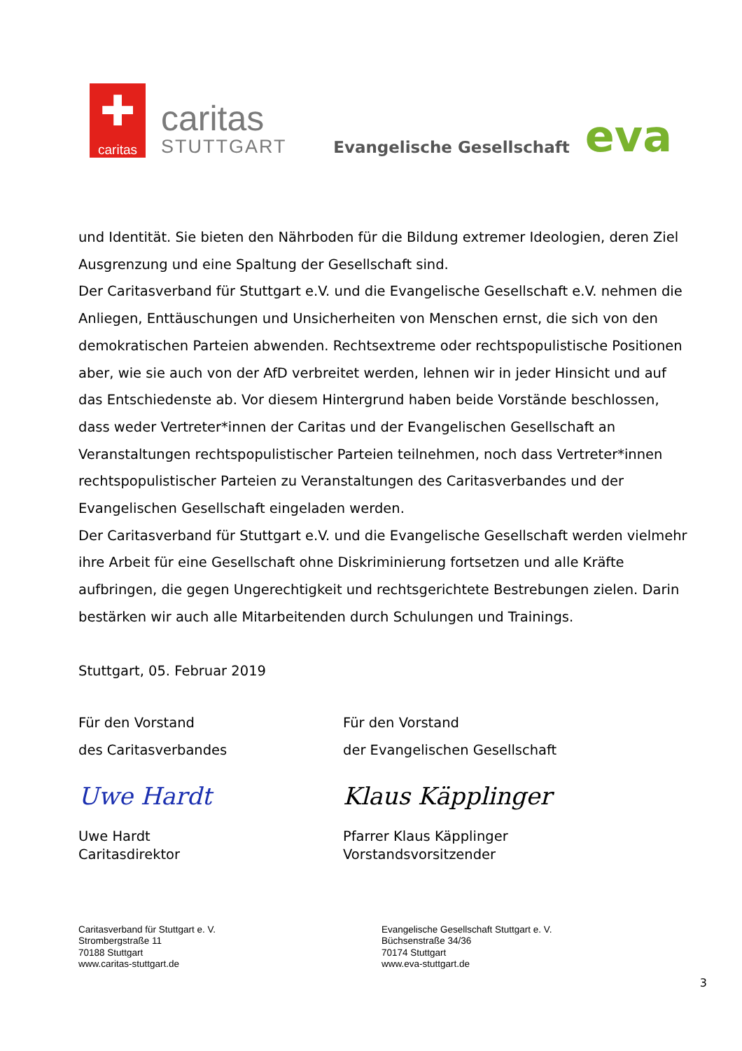✚
caritas
caritas
STUTTGART
Evangelische Gesellschaft
eva
und Identität. Sie bieten den Nährboden für die Bildung extremer Ideologien, deren Ziel Ausgrenzung und eine Spaltung der Gesellschaft sind.
Der Caritasverband für Stuttgart e.V. und die Evangelische Gesellschaft e.V. nehmen die Anliegen, Enttäuschungen und Unsicherheiten von Menschen ernst, die sich von den demokratischen Parteien abwenden. Rechtsextreme oder rechtspopulistische Positionen aber, wie sie auch von der AfD verbreitet werden, lehnen wir in jeder Hinsicht und auf das Entschiedenste ab. Vor diesem Hintergrund haben beide Vorstände beschlossen, dass weder Vertreter*innen der Caritas und der Evangelischen Gesellschaft an Veranstaltungen rechtspopulistischer Parteien teilnehmen, noch dass Vertreter*innen rechtspopulistischer Parteien zu Veranstaltungen des Caritasverbandes und der Evangelischen Gesellschaft eingeladen werden.
Der Caritasverband für Stuttgart e.V. und die Evangelische Gesellschaft werden vielmehr ihre Arbeit für eine Gesellschaft ohne Diskriminierung fortsetzen und alle Kräfte aufbringen, die gegen Ungerechtigkeit und rechtsgerichtete Bestrebungen zielen. Darin bestärken wir auch alle Mitarbeitenden durch Schulungen und Trainings.
Stuttgart, 05. Februar 2019
Für den Vorstand
des Caritasverbandes
Uwe Hardt
Uwe Hardt
Caritasdirektor
Für den Vorstand
der Evangelischen Gesellschaft
Klaus Käpplinger
Pfarrer Klaus Käpplinger
Vorstandsvorsitzender
Caritasverband für Stuttgart e. V.
Strombergstraße 11
70188 Stuttgart
www.caritas-stuttgart.de
Evangelische Gesellschaft Stuttgart e. V.
Büchsenstraße 34/36
70174 Stuttgart
www.eva-stuttgart.de
3